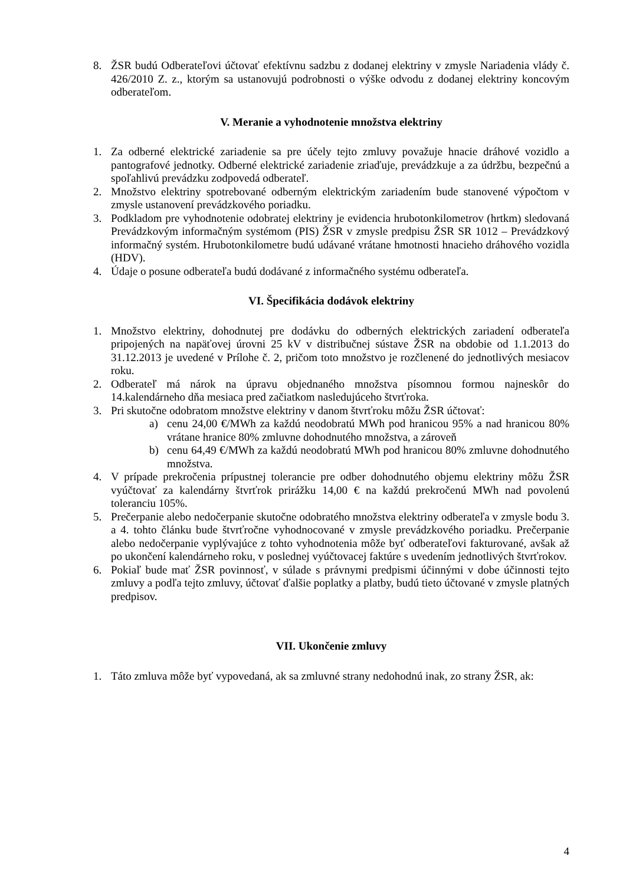8. ŽSR budú Odberateľovi účtovať efektívnu sadzbu z dodanej elektriny v zmysle Nariadenia vlády č. 426/2010 Z. z., ktorým sa ustanovujú podrobnosti o výške odvodu z dodanej elektriny koncovým odberateľom.
V. Meranie a vyhodnotenie množstva elektriny
1. Za odberné elektrické zariadenie sa pre účely tejto zmluvy považuje hnacie dráhové vozidlo a pantografové jednotky. Odberné elektrické zariadenie zriaďuje, prevádzkuje a za údržbu, bezpečnú a spoľahlivú prevádzku zodpovedá odberateľ.
2. Množstvo elektriny spotrebované odberným elektrickým zariadením bude stanovené výpočtom v zmysle ustanovení prevádzkového poriadku.
3. Podkladom pre vyhodnotenie odobratej elektriny je evidencia hrubotonkilometrov (hrtkm) sledovaná Prevádzkovým informačným systémom (PIS) ŽSR v zmysle predpisu ŽSR SR 1012 – Prevádzkový informačný systém. Hrubotonkilometre budú udávané vrátane hmotnosti hnacieho dráhového vozidla (HDV).
4. Údaje o posune odberateľa budú dodávané z informačného systému odberateľa.
VI. Špecifikácia dodávok elektriny
1. Množstvo elektriny, dohodnutej pre dodávku do odberných elektrických zariadení odberateľa pripojených na napäťovej úrovni 25 kV v distribučnej sústave ŽSR na obdobie od 1.1.2013 do 31.12.2013 je uvedené v Prílohe č. 2, pričom toto množstvo je rozčlenené do jednotlivých mesiacov roku.
2. Odberateľ má nárok na úpravu objednaného množstva písomnou formou najneskôr do 14.kalendárneho dňa mesiaca pred začiatkom nasledujúceho štvrťroka.
3. Pri skutočne odobratom množstve elektriny v danom štvrťroku môžu ŽSR účtovať:
a) cenu 24,00 €/MWh za každú neodobratú MWh pod hranicou 95% a nad hranicou 80% vrátane hranice 80% zmluvne dohodnutého množstva, a zároveň
b) cenu 64,49 €/MWh za každú neodobratú MWh pod hranicou 80% zmluvne dohodnutého množstva.
4. V prípade prekročenia prípustnej tolerancie pre odber dohodnutého objemu elektriny môžu ŽSR vyúčtovať za kalendárny štvrťrok prirážku 14,00 € na každú prekročenú MWh nad povolenú toleranciu 105%.
5. Prečerpanie alebo nedočerpanie skutočne odobratého množstva elektriny odberateľa v zmysle bodu 3. a 4. tohto článku bude štvrťročne vyhodnocované v zmysle prevádzkového poriadku. Prečerpanie alebo nedočerpanie vyplývajúce z tohto vyhodnotenia môže byť odberateľovi fakturované, avšak až po ukončení kalendárneho roku, v poslednej vyúčtovacej faktúre s uvedením jednotlivých štvrťrokov.
6. Pokiaľ bude mať ŽSR povinnosť, v súlade s právnymi predpismi účinnými v dobe účinnosti tejto zmluvy a podľa tejto zmluvy, účtovať ďalšie poplatky a platby, budú tieto účtované v zmysle platných predpisov.
VII. Ukončenie zmluvy
1. Táto zmluva môže byť vypovedaná, ak sa zmluvné strany nedohodnú inak, zo strany ŽSR, ak:
4